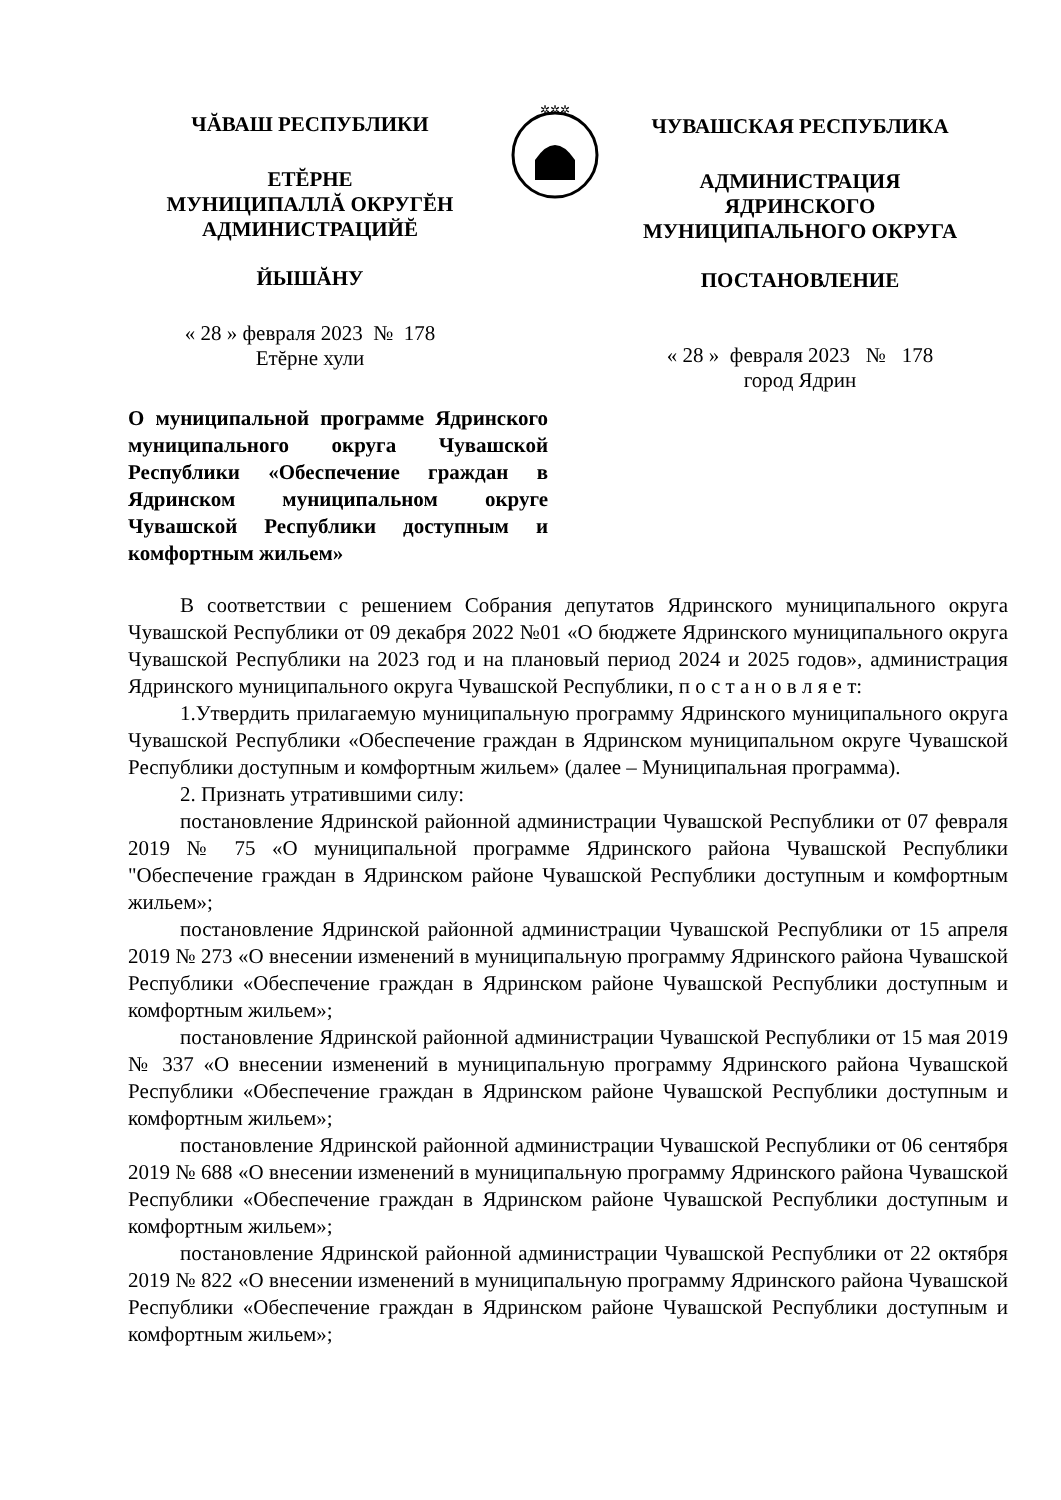ЧĂВАШ РЕСПУБЛИКИ
ЕТĔРНЕ
МУНИЦИПАЛЛĂ ОКРУГĔН
АДМИНИСТРАЦИЙĔ
ЙЫШĂНУ
« 28 » февраля 2023 № 178
Етĕрне хули
✲✲✲
ЧУВАШСКАЯ РЕСПУБЛИКА
АДМИНИСТРАЦИЯ
ЯДРИНСКОГО
МУНИЦИПАЛЬНОГО ОКРУГА
ПОСТАНОВЛЕНИЕ
« 28 » февраля 2023 № 178
город Ядрин
О муниципальной программе Ядринского муниципального округа Чувашской Республики «Обеспечение граждан в Ядринском муниципальном округе Чувашской Республики доступным и комфортным жильем»
В соответствии с решением Собрания депутатов Ядринского муниципального округа Чувашской Республики от 09 декабря 2022 №01 «О бюджете Ядринского муниципального округа Чувашской Республики на 2023 год и на плановый период 2024 и 2025 годов», администрация Ядринского муниципального округа Чувашской Республики, п о с т а н о в л я е т:
1.Утвердить прилагаемую муниципальную программу Ядринского муниципального округа Чувашской Республики «Обеспечение граждан в Ядринском муниципальном округе Чувашской Республики доступным и комфортным жильем» (далее – Муниципальная программа).
2. Признать утратившими силу:
постановление Ядринской районной администрации Чувашской Республики от 07 февраля 2019 № 75 «О муниципальной программе Ядринского района Чувашской Республики "Обеспечение граждан в Ядринском районе Чувашской Республики доступным и комфортным жильем»;
постановление Ядринской районной администрации Чувашской Республики от 15 апреля 2019 № 273 «О внесении изменений в муниципальную программу Ядринского района Чувашской Республики «Обеспечение граждан в Ядринском районе Чувашской Республики доступным и комфортным жильем»;
постановление Ядринской районной администрации Чувашской Республики от 15 мая 2019 № 337 «О внесении изменений в муниципальную программу Ядринского района Чувашской Республики «Обеспечение граждан в Ядринском районе Чувашской Республики доступным и комфортным жильем»;
постановление Ядринской районной администрации Чувашской Республики от 06 сентября 2019 № 688 «О внесении изменений в муниципальную программу Ядринского района Чувашской Республики «Обеспечение граждан в Ядринском районе Чувашской Республики доступным и комфортным жильем»;
постановление Ядринской районной администрации Чувашской Республики от 22 октября 2019 № 822 «О внесении изменений в муниципальную программу Ядринского района Чувашской Республики «Обеспечение граждан в Ядринском районе Чувашской Республики доступным и комфортным жильем»;